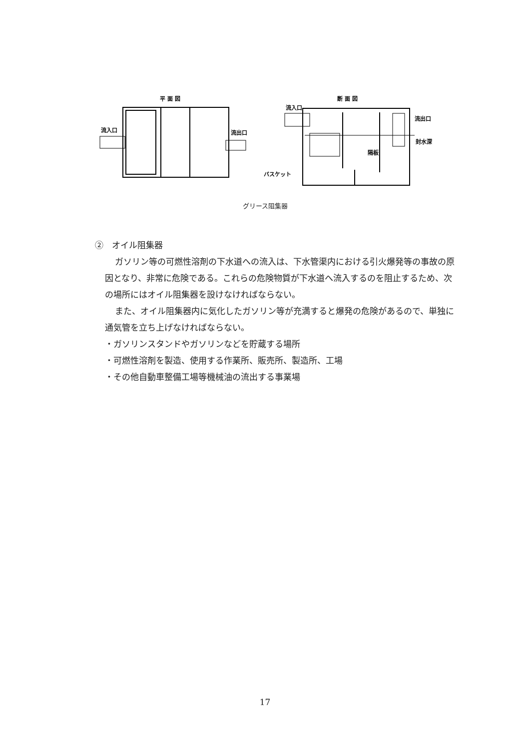平 面 図
流入口
流出口
断 面 図
流入口
流出口
封水深
隔板
バスケット
グリース阻集器
②　オイル阻集器
ガソリン等の可燃性溶剤の下水道への流入は、下水管渠内における引火爆発等の事故の原因となり、非常に危険である。これらの危険物質が下水道へ流入するのを阻止するため、次の場所にはオイル阻集器を設けなければならない。
また、オイル阻集器内に気化したガソリン等が充満すると爆発の危険があるので、単独に通気管を立ち上げなければならない。
・ガソリンスタンドやガソリンなどを貯蔵する場所
・可燃性溶剤を製造、使用する作業所、販売所、製造所、工場
・その他自動車整備工場等機械油の流出する事業場
17